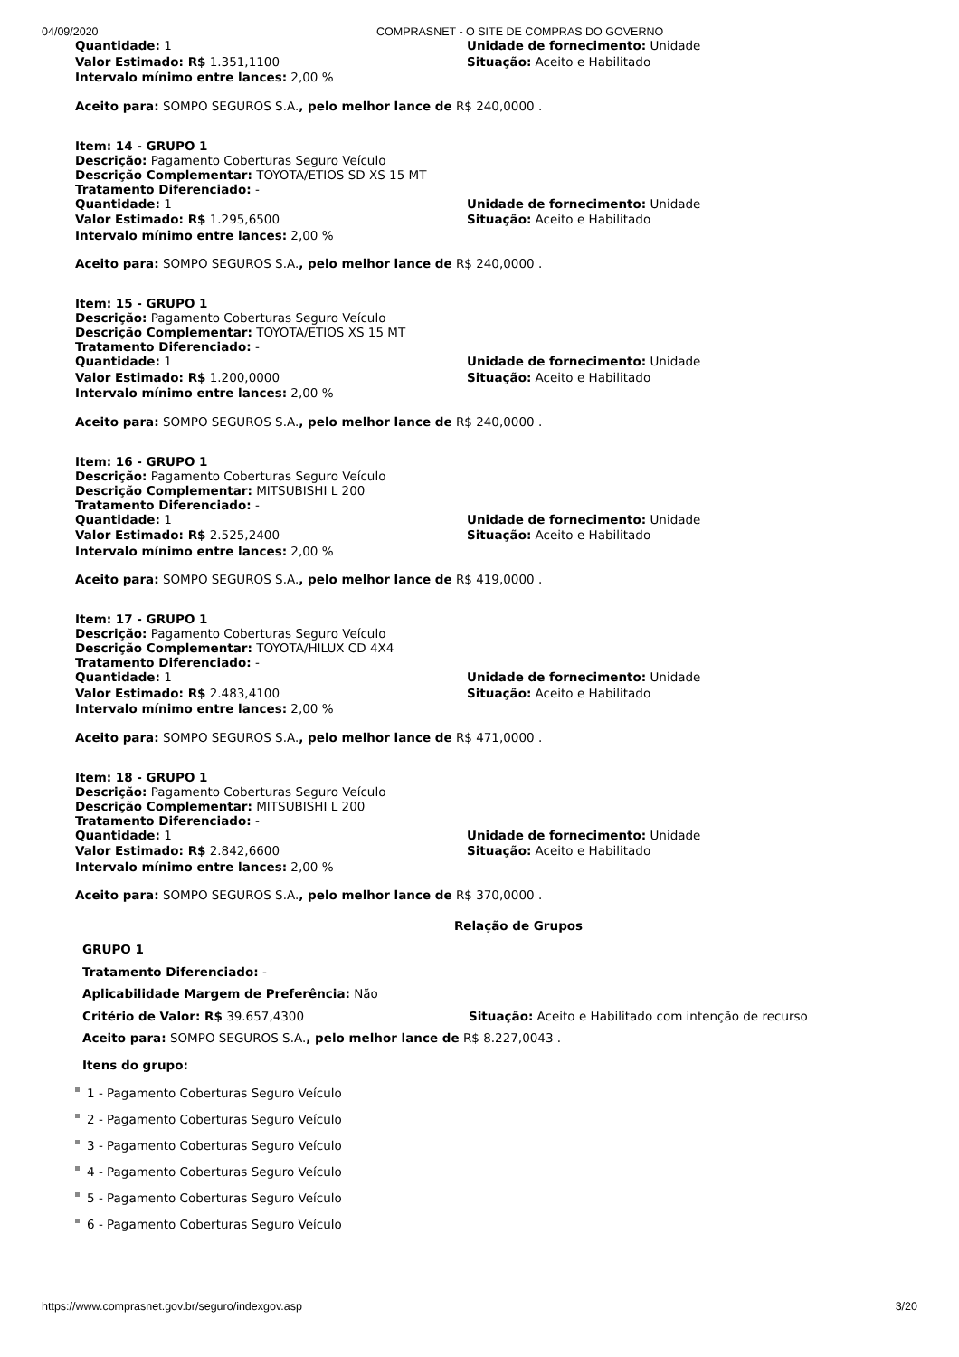04/09/2020 COMPRASNET - O SITE DE COMPRAS DO GOVERNO
Quantidade: 1 Unidade de fornecimento: Unidade
Valor Estimado: R$ 1.351,1100 Situação: Aceito e Habilitado
Intervalo mínimo entre lances: 2,00 %
Aceito para: SOMPO SEGUROS S.A., pelo melhor lance de R$ 240,0000 .
Item: 14 - GRUPO 1
Descrição: Pagamento Coberturas Seguro Veículo
Descrição Complementar: TOYOTA/ETIOS SD XS 15 MT
Tratamento Diferenciado: -
Quantidade: 1 Unidade de fornecimento: Unidade
Valor Estimado: R$ 1.295,6500 Situação: Aceito e Habilitado
Intervalo mínimo entre lances: 2,00 %
Aceito para: SOMPO SEGUROS S.A., pelo melhor lance de R$ 240,0000 .
Item: 15 - GRUPO 1
Descrição: Pagamento Coberturas Seguro Veículo
Descrição Complementar: TOYOTA/ETIOS XS 15 MT
Tratamento Diferenciado: -
Quantidade: 1 Unidade de fornecimento: Unidade
Valor Estimado: R$ 1.200,0000 Situação: Aceito e Habilitado
Intervalo mínimo entre lances: 2,00 %
Aceito para: SOMPO SEGUROS S.A., pelo melhor lance de R$ 240,0000 .
Item: 16 - GRUPO 1
Descrição: Pagamento Coberturas Seguro Veículo
Descrição Complementar: MITSUBISHI L 200
Tratamento Diferenciado: -
Quantidade: 1 Unidade de fornecimento: Unidade
Valor Estimado: R$ 2.525,2400 Situação: Aceito e Habilitado
Intervalo mínimo entre lances: 2,00 %
Aceito para: SOMPO SEGUROS S.A., pelo melhor lance de R$ 419,0000 .
Item: 17 - GRUPO 1
Descrição: Pagamento Coberturas Seguro Veículo
Descrição Complementar: TOYOTA/HILUX CD 4X4
Tratamento Diferenciado: -
Quantidade: 1 Unidade de fornecimento: Unidade
Valor Estimado: R$ 2.483,4100 Situação: Aceito e Habilitado
Intervalo mínimo entre lances: 2,00 %
Aceito para: SOMPO SEGUROS S.A., pelo melhor lance de R$ 471,0000 .
Item: 18 - GRUPO 1
Descrição: Pagamento Coberturas Seguro Veículo
Descrição Complementar: MITSUBISHI L 200
Tratamento Diferenciado: -
Quantidade: 1 Unidade de fornecimento: Unidade
Valor Estimado: R$ 2.842,6600 Situação: Aceito e Habilitado
Intervalo mínimo entre lances: 2,00 %
Aceito para: SOMPO SEGUROS S.A., pelo melhor lance de R$ 370,0000 .
Relação de Grupos
GRUPO 1
Tratamento Diferenciado: -
Aplicabilidade Margem de Preferência: Não
Critério de Valor: R$ 39.657,4300 Situação: Aceito e Habilitado com intenção de recurso
Aceito para: SOMPO SEGUROS S.A., pelo melhor lance de R$ 8.227,0043 .
Itens do grupo:
1 - Pagamento Coberturas Seguro Veículo
2 - Pagamento Coberturas Seguro Veículo
3 - Pagamento Coberturas Seguro Veículo
4 - Pagamento Coberturas Seguro Veículo
5 - Pagamento Coberturas Seguro Veículo
6 - Pagamento Coberturas Seguro Veículo
https://www.comprasnet.gov.br/seguro/indexgov.asp 3/20